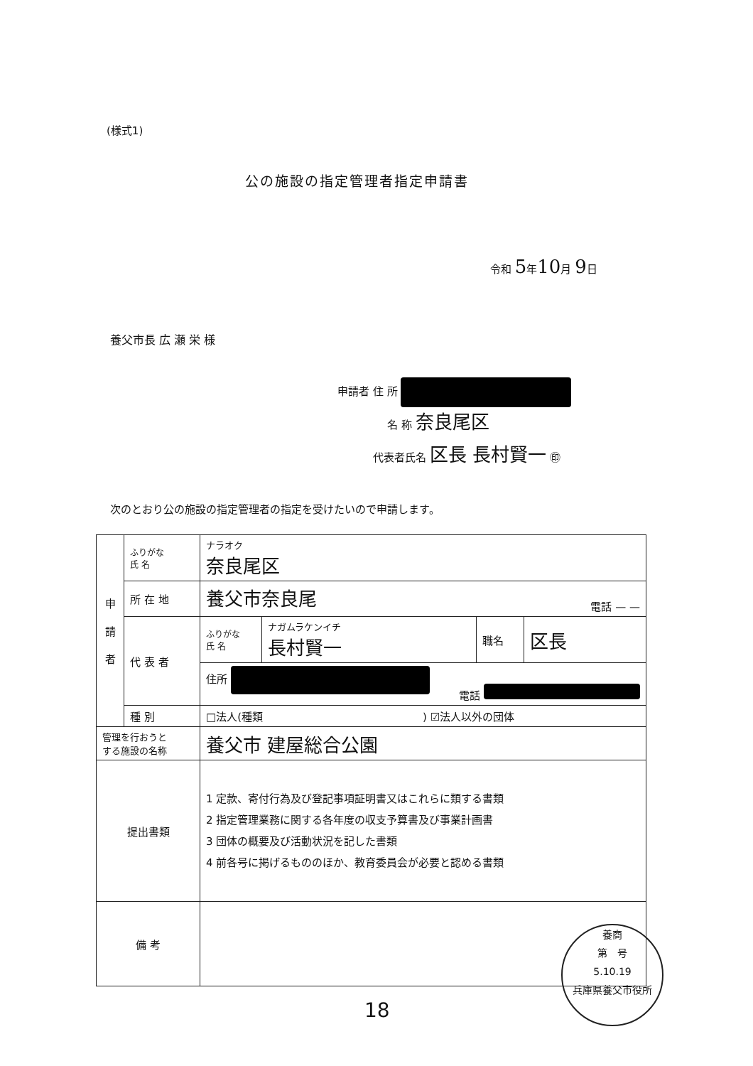(様式1)
公の施設の指定管理者指定申請書
令和 5年10月 9日
養父市長 広 瀬 栄 様
申請者 住 所
名 称 奈良尾区
代表者氏名 区長 長村賢一 ㊞
次のとおり公の施設の指定管理者の指定を受けたいので申請します。
| 申 請 者 | ふりがな 氏 名 | ナラオク 奈良尾区 | | | |
| | 所 在 地 | 養父市奈良尾 電話 — — | | | |
| | 代 表 者 | ふりがな 氏 名 | ナガムラケンイチ 長村賢一 | 職名 | 区長 |
| | | 住所 電話 | | | |
| | 種 別 | □法人(種類 ) ☑法人以外の団体 | | | |
| 管理を行おうと する施設の名称 | | 養父市 建屋総合公園 | | | |
| 提出書類 | | 1 定款、寄付行為及び登記事項証明書又はこれらに類する書類 2 指定管理業務に関する各年度の収支予算書及び事業計画書 3 団体の概要及び活動状況を記した書類 4 前各号に掲げるもののほか、教育委員会が必要と認める書類 | | | |
| 備 考 | | | | | |
養商
第　号
5.10.19
兵庫県養父市役所
18